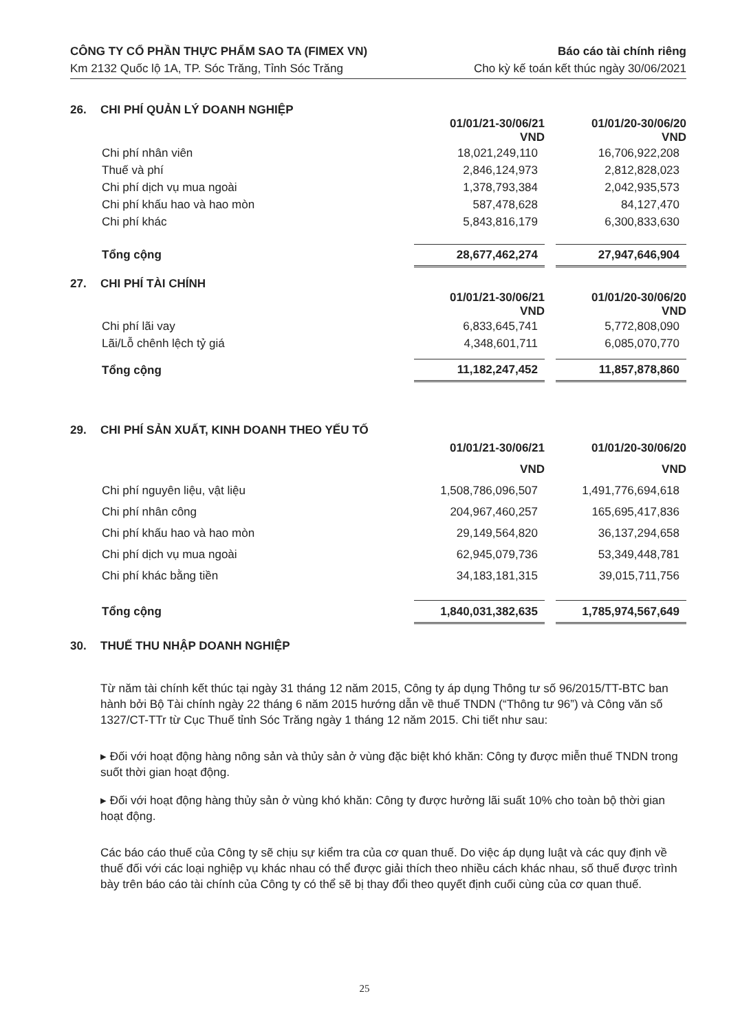CÔNG TY CỔ PHẦN THỰC PHẨM SAO TA (FIMEX VN)
Km 2132 Quốc lộ 1A, TP. Sóc Trăng, Tỉnh Sóc Trăng
Báo cáo tài chính riêng
Cho kỳ kế toán kết thúc ngày 30/06/2021
26. CHI PHÍ QUẢN LÝ DOANH NGHIỆP
| | 01/01/21-30/06/21 VND | | 01/01/20-30/06/20 VND |
| Chi phí nhân viên | 18,021,249,110 | | 16,706,922,208 |
| Thuế và phí | 2,846,124,973 | | 2,812,828,023 |
| Chi phí dịch vụ mua ngoài | 1,378,793,384 | | 2,042,935,573 |
| Chi phí khấu hao và hao mòn | 587,478,628 | | 84,127,470 |
| Chi phí khác | 5,843,816,179 | | 6,300,833,630 |
| Tổng cộng | 28,677,462,274 | | 27,947,646,904 |
27. CHI PHÍ TÀI CHÍNH
| | 01/01/21-30/06/21 VND | | 01/01/20-30/06/20 VND |
| Chi phí lãi vay | 6,833,645,741 | | 5,772,808,090 |
| Lãi/Lỗ chênh lệch tỷ giá | 4,348,601,711 | | 6,085,070,770 |
| Tổng cộng | 11,182,247,452 | | 11,857,878,860 |
29. CHI PHÍ SẢN XUẤT, KINH DOANH THEO YẾU TỐ
| | 01/01/21-30/06/21 VND | | 01/01/20-30/06/20 VND |
| Chi phí nguyên liệu, vật liệu | 1,508,786,096,507 | | 1,491,776,694,618 |
| Chi phí nhân công | 204,967,460,257 | | 165,695,417,836 |
| Chi phí khấu hao và hao mòn | 29,149,564,820 | | 36,137,294,658 |
| Chi phí dịch vụ mua ngoài | 62,945,079,736 | | 53,349,448,781 |
| Chi phí khác bằng tiền | 34,183,181,315 | | 39,015,711,756 |
| Tổng cộng | 1,840,031,382,635 | | 1,785,974,567,649 |
30. THUẾ THU NHẬP DOANH NGHIỆP
Từ năm tài chính kết thúc tại ngày 31 tháng 12 năm 2015, Công ty áp dụng Thông tư số 96/2015/TT-BTC ban hành bởi Bộ Tài chính ngày 22 tháng 6 năm 2015 hướng dẫn về thuế TNDN (“Thông tư 96”) và Công văn số 1327/CT-TTr từ Cục Thuế tỉnh Sóc Trăng ngày 1 tháng 12 năm 2015. Chi tiết như sau:
▸ Đối với hoạt động hàng nông sản và thủy sản ở vùng đặc biệt khó khăn: Công ty được miễn thuế TNDN trong suốt thời gian hoạt động.
▸ Đối với hoạt động hàng thủy sản ở vùng khó khăn: Công ty được hưởng lãi suất 10% cho toàn bộ thời gian hoạt động.
Các báo cáo thuế của Công ty sẽ chịu sự kiểm tra của cơ quan thuế. Do việc áp dụng luật và các quy định về thuế đối với các loại nghiệp vụ khác nhau có thể được giải thích theo nhiều cách khác nhau, số thuế được trình bày trên báo cáo tài chính của Công ty có thể sẽ bị thay đổi theo quyết định cuối cùng của cơ quan thuế.
25